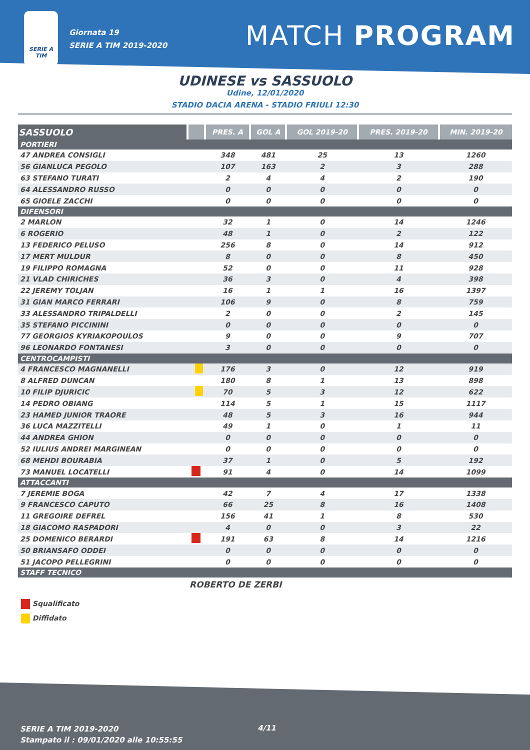SERIE A
TIM
Giornata 19
SERIE A TIM 2019-2020
MATCH PROGRAM
UDINESE vs SASSUOLO
Udine, 12/01/2020
STADIO DACIA ARENA - STADIO FRIULI 12:30
| SASSUOLO | | PRES. A | GOL A | GOL 2019-20 | PRES. 2019-20 | MIN. 2019-20 |
| --- | --- | --- | --- | --- | --- | --- |
| PORTIERI | | | | | | |
| 47 ANDREA CONSIGLI | | 348 | 481 | 25 | 13 | 1260 |
| 56 GIANLUCA PEGOLO | | 107 | 163 | 2 | 3 | 288 |
| 63 STEFANO TURATI | | 2 | 4 | 4 | 2 | 190 |
| 64 ALESSANDRO RUSSO | | 0 | 0 | 0 | 0 | 0 |
| 65 GIOELE ZACCHI | | 0 | 0 | 0 | 0 | 0 |
| DIFENSORI | | | | | | |
| 2 MARLON | | 32 | 1 | 0 | 14 | 1246 |
| 6 ROGERIO | | 48 | 1 | 0 | 2 | 122 |
| 13 FEDERICO PELUSO | | 256 | 8 | 0 | 14 | 912 |
| 17 MERT MULDUR | | 8 | 0 | 0 | 8 | 450 |
| 19 FILIPPO ROMAGNA | | 52 | 0 | 0 | 11 | 928 |
| 21 VLAD CHIRICHES | | 36 | 3 | 0 | 4 | 398 |
| 22 JEREMY TOLJAN | | 16 | 1 | 1 | 16 | 1397 |
| 31 GIAN MARCO FERRARI | | 106 | 9 | 0 | 8 | 759 |
| 33 ALESSANDRO TRIPALDELLI | | 2 | 0 | 0 | 2 | 145 |
| 35 STEFANO PICCININI | | 0 | 0 | 0 | 0 | 0 |
| 77 GEORGIOS KYRIAKOPOULOS | | 9 | 0 | 0 | 9 | 707 |
| 96 LEONARDO FONTANESI | | 3 | 0 | 0 | 0 | 0 |
| CENTROCAMPISTI | | | | | | |
| 4 FRANCESCO MAGNANELLI | | 176 | 3 | 0 | 12 | 919 |
| 8 ALFRED DUNCAN | | 180 | 8 | 1 | 13 | 898 |
| 10 FILIP DJURICIC | | 70 | 5 | 3 | 12 | 622 |
| 14 PEDRO OBIANG | | 114 | 5 | 1 | 15 | 1117 |
| 23 HAMED JUNIOR TRAORE | | 48 | 5 | 3 | 16 | 944 |
| 36 LUCA MAZZITELLI | | 49 | 1 | 0 | 1 | 11 |
| 44 ANDREA GHION | | 0 | 0 | 0 | 0 | 0 |
| 52 IULIUS ANDREI MARGINEAN | | 0 | 0 | 0 | 0 | 0 |
| 68 MEHDI BOURABIA | | 37 | 1 | 0 | 5 | 192 |
| 73 MANUEL LOCATELLI | | 91 | 4 | 0 | 14 | 1099 |
| ATTACCANTI | | | | | | |
| 7 JEREMIE BOGA | | 42 | 7 | 4 | 17 | 1338 |
| 9 FRANCESCO CAPUTO | | 66 | 25 | 8 | 16 | 1408 |
| 11 GREGOIRE DEFREL | | 156 | 41 | 1 | 8 | 530 |
| 18 GIACOMO RASPADORI | | 4 | 0 | 0 | 3 | 22 |
| 25 DOMENICO BERARDI | | 191 | 63 | 8 | 14 | 1216 |
| 50 BRIANSAFO ODDEI | | 0 | 0 | 0 | 0 | 0 |
| 51 JACOPO PELLEGRINI | | 0 | 0 | 0 | 0 | 0 |
| STAFF TECNICO | | | | | | |
| | ROBERTO DE ZERBI | | | | | |
Squalificato
Diffidato
SERIE A TIM 2019-2020
Stampato il : 09/01/2020 alle 10:55:55
4/11